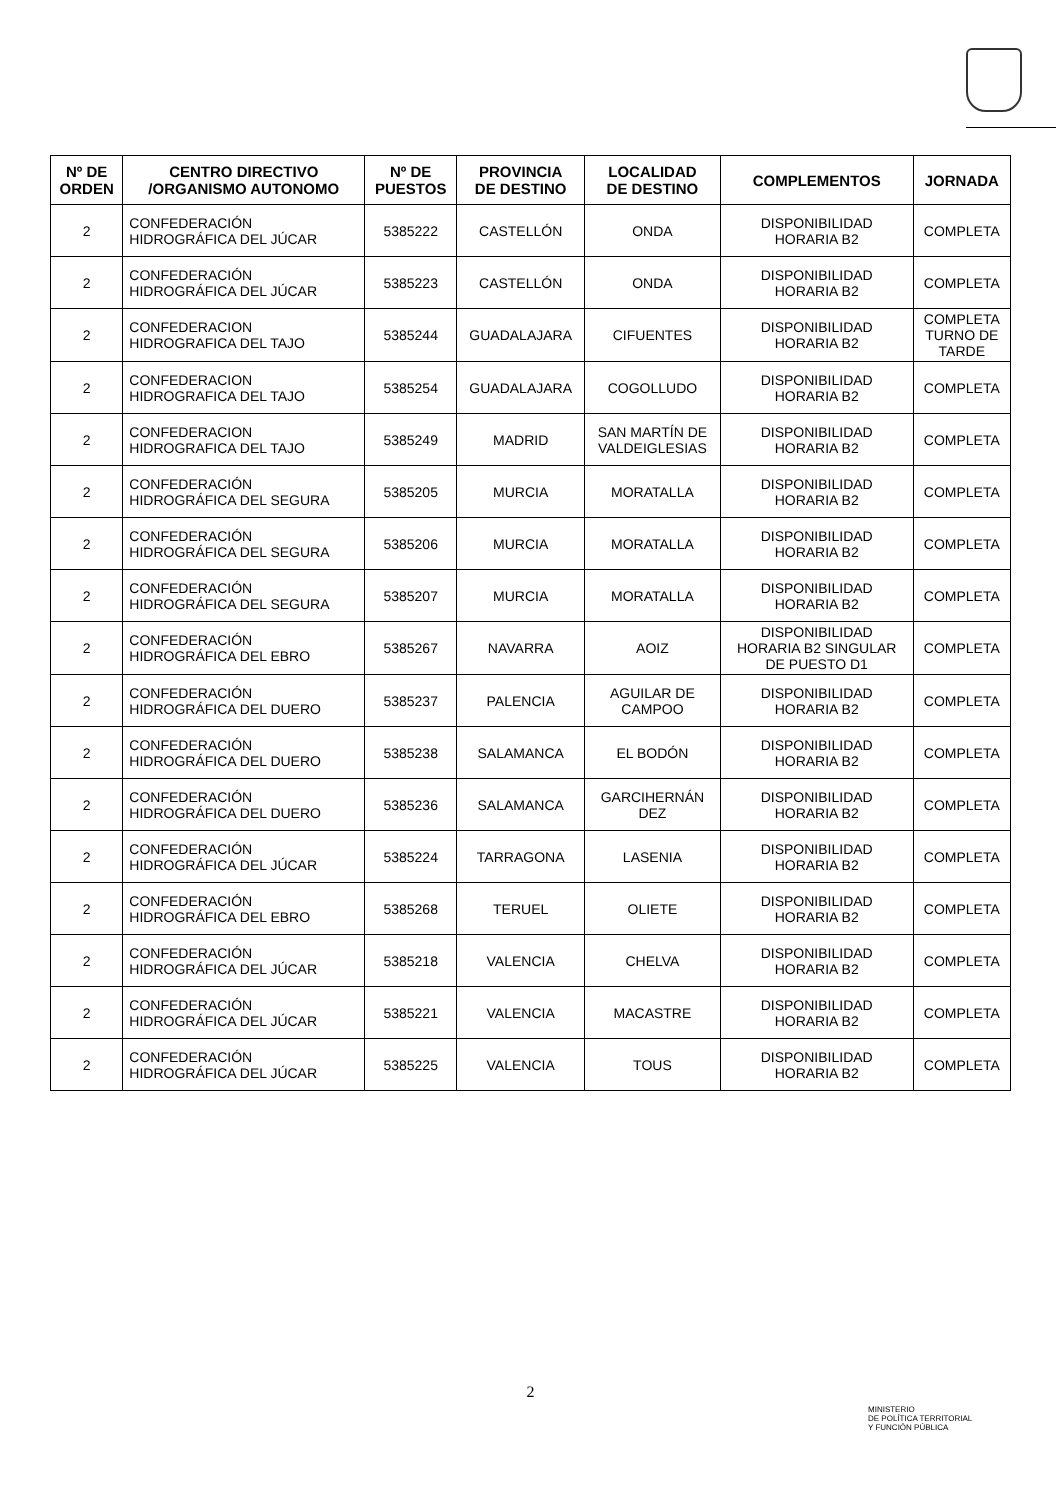| Nº DE ORDEN | CENTRO DIRECTIVO /ORGANISMO AUTONOMO | Nº DE PUESTOS | PROVINCIA DE DESTINO | LOCALIDAD DE DESTINO | COMPLEMENTOS | JORNADA |
| --- | --- | --- | --- | --- | --- | --- |
| 2 | CONFEDERACIÓN HIDROGRÁFICA DEL JÚCAR | 5385222 | CASTELLÓN | ONDA | DISPONIBILIDAD HORARIA B2 | COMPLETA |
| 2 | CONFEDERACIÓN HIDROGRÁFICA DEL JÚCAR | 5385223 | CASTELLÓN | ONDA | DISPONIBILIDAD HORARIA B2 | COMPLETA |
| 2 | CONFEDERACION HIDROGRAFICA DEL TAJO | 5385244 | GUADALAJARA | CIFUENTES | DISPONIBILIDAD HORARIA B2 | COMPLETA TURNO DE TARDE |
| 2 | CONFEDERACION HIDROGRAFICA DEL TAJO | 5385254 | GUADALAJARA | COGOLLUDO | DISPONIBILIDAD HORARIA B2 | COMPLETA |
| 2 | CONFEDERACION HIDROGRAFICA DEL TAJO | 5385249 | MADRID | SAN MARTÍN DE VALDEIGLESIAS | DISPONIBILIDAD HORARIA B2 | COMPLETA |
| 2 | CONFEDERACIÓN HIDROGRÁFICA DEL SEGURA | 5385205 | MURCIA | MORATALLA | DISPONIBILIDAD HORARIA B2 | COMPLETA |
| 2 | CONFEDERACIÓN HIDROGRÁFICA DEL SEGURA | 5385206 | MURCIA | MORATALLA | DISPONIBILIDAD HORARIA B2 | COMPLETA |
| 2 | CONFEDERACIÓN HIDROGRÁFICA DEL SEGURA | 5385207 | MURCIA | MORATALLA | DISPONIBILIDAD HORARIA B2 | COMPLETA |
| 2 | CONFEDERACIÓN HIDROGRÁFICA DEL EBRO | 5385267 | NAVARRA | AOIZ | DISPONIBILIDAD HORARIA B2 SINGULAR DE PUESTO D1 | COMPLETA |
| 2 | CONFEDERACIÓN HIDROGRÁFICA DEL DUERO | 5385237 | PALENCIA | AGUILAR DE CAMPOO | DISPONIBILIDAD HORARIA B2 | COMPLETA |
| 2 | CONFEDERACIÓN HIDROGRÁFICA DEL DUERO | 5385238 | SALAMANCA | EL BODÓN | DISPONIBILIDAD HORARIA B2 | COMPLETA |
| 2 | CONFEDERACIÓN HIDROGRÁFICA DEL DUERO | 5385236 | SALAMANCA | GARCIHERNÁN DEZ | DISPONIBILIDAD HORARIA B2 | COMPLETA |
| 2 | CONFEDERACIÓN HIDROGRÁFICA DEL JÚCAR | 5385224 | TARRAGONA | LASENIA | DISPONIBILIDAD HORARIA B2 | COMPLETA |
| 2 | CONFEDERACIÓN HIDROGRÁFICA DEL EBRO | 5385268 | TERUEL | OLIETE | DISPONIBILIDAD HORARIA B2 | COMPLETA |
| 2 | CONFEDERACIÓN HIDROGRÁFICA DEL JÚCAR | 5385218 | VALENCIA | CHELVA | DISPONIBILIDAD HORARIA B2 | COMPLETA |
| 2 | CONFEDERACIÓN HIDROGRÁFICA DEL JÚCAR | 5385221 | VALENCIA | MACASTRE | DISPONIBILIDAD HORARIA B2 | COMPLETA |
| 2 | CONFEDERACIÓN HIDROGRÁFICA DEL JÚCAR | 5385225 | VALENCIA | TOUS | DISPONIBILIDAD HORARIA B2 | COMPLETA |
2
MINISTERIO
DE POLÍTICA TERRITORIAL
Y FUNCIÓN PÚBLICA